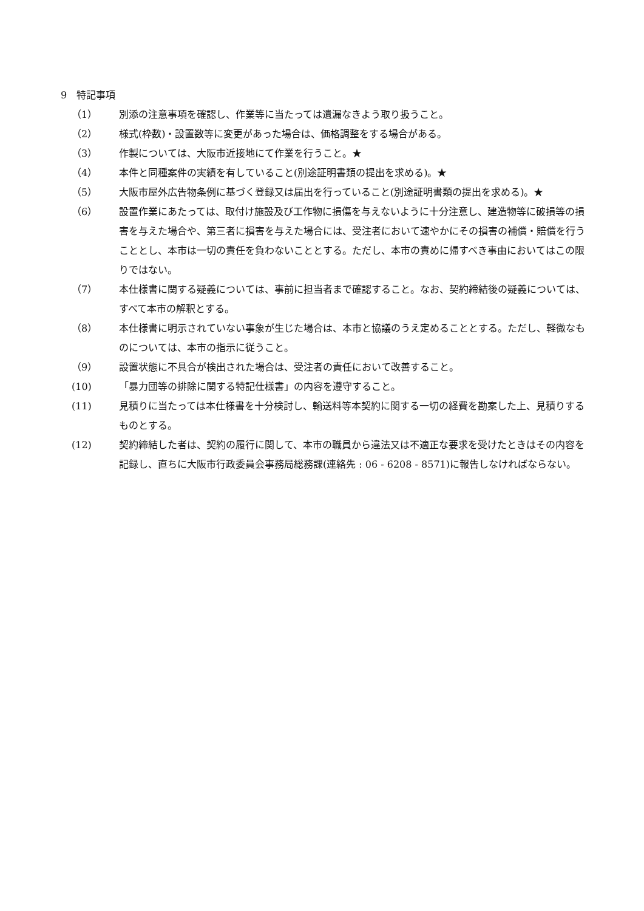9　特記事項
（1） 別添の注意事項を確認し、作業等に当たっては遺漏なきよう取り扱うこと。
（2） 様式(枠数)・設置数等に変更があった場合は、価格調整をする場合がある。
（3） 作製については、大阪市近接地にて作業を行うこと。★
（4） 本件と同種案件の実績を有していること(別途証明書類の提出を求める)。★
（5） 大阪市屋外広告物条例に基づく登録又は届出を行っていること(別途証明書類の提出を求める)。★
（6） 設置作業にあたっては、取付け施設及び工作物に損傷を与えないように十分注意し、建造物等に破損等の損害を与えた場合や、第三者に損害を与えた場合には、受注者において速やかにその損害の補償・賠償を行うこととし、本市は一切の責任を負わないこととする。ただし、本市の責めに帰すべき事由においてはこの限りではない。
（7） 本仕様書に関する疑義については、事前に担当者まで確認すること。なお、契約締結後の疑義については、すべて本市の解釈とする。
（8） 本仕様書に明示されていない事象が生じた場合は、本市と協議のうえ定めることとする。ただし、軽微なものについては、本市の指示に従うこと。
（9） 設置状態に不具合が検出された場合は、受注者の責任において改善すること。
(10) 「暴力団等の排除に関する特記仕様書」の内容を遵守すること。
(11) 見積りに当たっては本仕様書を十分検討し、輸送料等本契約に関する一切の経費を勘案した上、見積りするものとする。
(12) 契約締結した者は、契約の履行に関して、本市の職員から違法又は不適正な要求を受けたときはその内容を記録し、直ちに大阪市行政委員会事務局総務課(連絡先 : 06 - 6208 - 8571)に報告しなければならない。